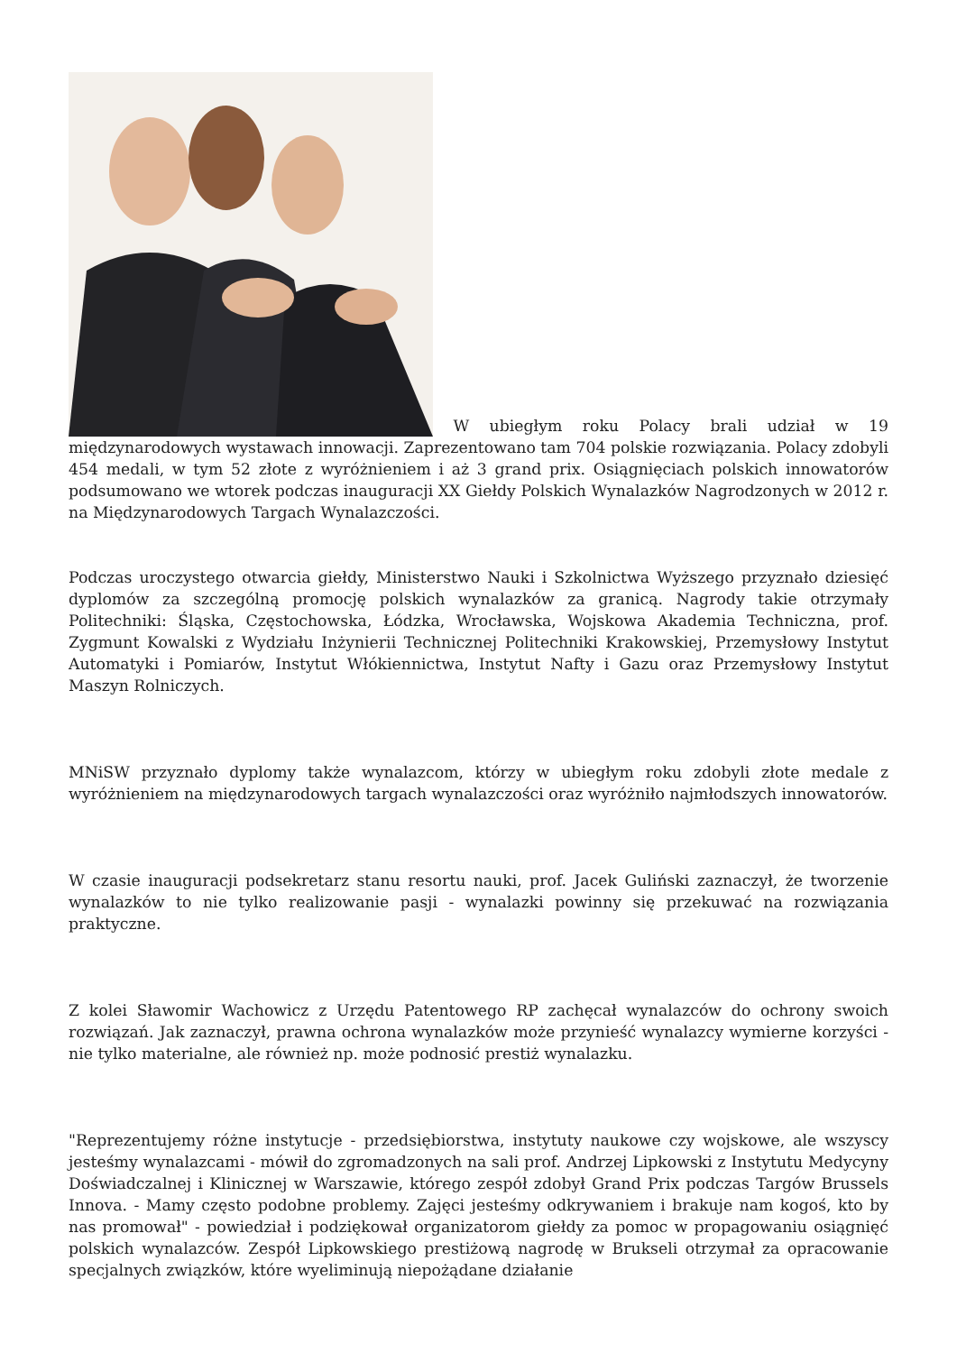W ubiegłym roku Polacy brali udział w 19 międzynarodowych wystawach innowacji. Zaprezentowano tam 704 polskie rozwiązania. Polacy zdobyli 454 medali, w tym 52 złote z wyróżnieniem i aż 3 grand prix. Osiągnięciach polskich innowatorów podsumowano we wtorek podczas inauguracji XX Giełdy Polskich Wynalazków Nagrodzonych w 2012 r. na Międzynarodowych Targach Wynalazczości.
Podczas uroczystego otwarcia giełdy, Ministerstwo Nauki i Szkolnictwa Wyższego przyznało dziesięć dyplomów za szczególną promocję polskich wynalazków za granicą. Nagrody takie otrzymały Politechniki: Śląska, Częstochowska, Łódzka, Wrocławska, Wojskowa Akademia Techniczna, prof. Zygmunt Kowalski z Wydziału Inżynierii Technicznej Politechniki Krakowskiej, Przemysłowy Instytut Automatyki i Pomiarów, Instytut Włókiennictwa, Instytut Nafty i Gazu oraz Przemysłowy Instytut Maszyn Rolniczych.
MNiSW przyznało dyplomy także wynalazcom, którzy w ubiegłym roku zdobyli złote medale z wyróżnieniem na międzynarodowych targach wynalazczości oraz wyróżniło najmłodszych innowatorów.
W czasie inauguracji podsekretarz stanu resortu nauki, prof. Jacek Guliński zaznaczył, że tworzenie wynalazków to nie tylko realizowanie pasji - wynalazki powinny się przekuwać na rozwiązania praktyczne.
Z kolei Sławomir Wachowicz z Urzędu Patentowego RP zachęcał wynalazców do ochrony swoich rozwiązań. Jak zaznaczył, prawna ochrona wynalazków może przynieść wynalazcy wymierne korzyści - nie tylko materialne, ale również np. może podnosić prestiż wynalazku.
"Reprezentujemy różne instytucje - przedsiębiorstwa, instytuty naukowe czy wojskowe, ale wszyscy jesteśmy wynalazcami - mówił do zgromadzonych na sali prof. Andrzej Lipkowski z Instytutu Medycyny Doświadczalnej i Klinicznej w Warszawie, którego zespół zdobył Grand Prix podczas Targów Brussels Innova. - Mamy często podobne problemy. Zajęci jesteśmy odkrywaniem i brakuje nam kogoś, kto by nas promował" - powiedział i podziękował organizatorom giełdy za pomoc w propagowaniu osiągnięć polskich wynalazców. Zespół Lipkowskiego prestiżową nagrodę w Brukseli otrzymał za opracowanie specjalnych związków, które wyeliminują niepożądane działanie